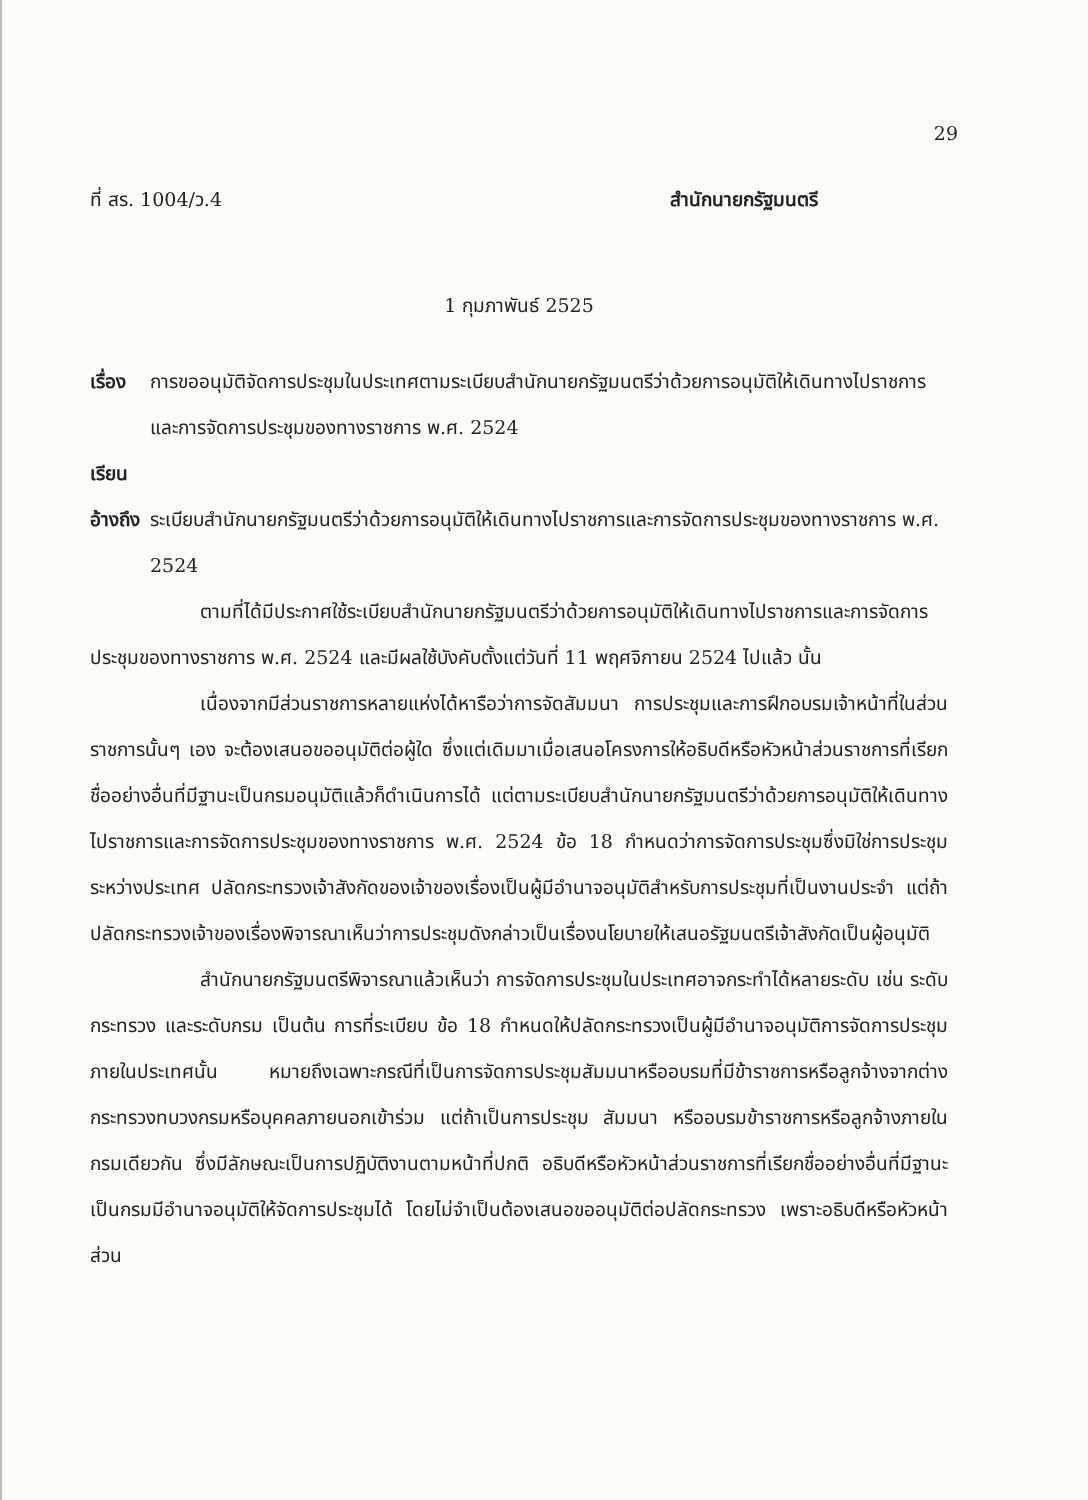29
ที่ สร. 1004/ว.4 สำนักนายกรัฐมนตรี
1 กุมภาพันธ์ 2525
เรื่อง การขออนุมัติจัดการประชุมในประเทศตามระเบียบสำนักนายกรัฐมนตรีว่าด้วยการอนุมัติให้เดินทางไปราชการและการจัดการประชุมของทางราชการ พ.ศ. 2524
เรียน
อ้างถึง ระเบียบสำนักนายกรัฐมนตรีว่าด้วยการอนุมัติให้เดินทางไปราชการและการจัดการประชุมของทางราชการ พ.ศ. 2524
ตามที่ได้มีประกาศใช้ระเบียบสำนักนายกรัฐมนตรีว่าด้วยการอนุมัติให้เดินทางไปราชการและการจัดการประชุมของทางราชการ พ.ศ. 2524 และมีผลใช้บังคับตั้งแต่วันที่ 11 พฤศจิกายน 2524 ไปแล้ว นั้น
เนื่องจากมีส่วนราชการหลายแห่งได้หารือว่าการจัดสัมมนา การประชุมและการฝึกอบรมเจ้าหน้าที่ในส่วนราชการนั้นๆ เอง จะต้องเสนอขออนุมัติต่อผู้ใด ซึ่งแต่เดิมมาเมื่อเสนอโครงการให้อธิบดีหรือหัวหน้าส่วนราชการที่เรียกชื่ออย่างอื่นที่มีฐานะเป็นกรมอนุมัติแล้วก็ดำเนินการได้ แต่ตามระเบียบสำนักนายกรัฐมนตรีว่าด้วยการอนุมัติให้เดินทางไปราชการและการจัดการประชุมของทางราชการ พ.ศ. 2524 ข้อ 18 กำหนดว่าการจัดการประชุมซึ่งมิใช่การประชุมระหว่างประเทศ ปลัดกระทรวงเจ้าสังกัดของเจ้าของเรื่องเป็นผู้มีอำนาจอนุมัติสำหรับการประชุมที่เป็นงานประจำ แต่ถ้าปลัดกระทรวงเจ้าของเรื่องพิจารณาเห็นว่าการประชุมดังกล่าวเป็นเรื่องนโยบายให้เสนอรัฐมนตรีเจ้าสังกัดเป็นผู้อนุมัติ
สำนักนายกรัฐมนตรีพิจารณาแล้วเห็นว่า การจัดการประชุมในประเทศอาจกระทำได้หลายระดับ เช่น ระดับกระทรวง และระดับกรม เป็นต้น การที่ระเบียบ ข้อ 18 กำหนดให้ปลัดกระทรวงเป็นผู้มีอำนาจอนุมัติการจัดการประชุมภายในประเทศนั้น หมายถึงเฉพาะกรณีที่เป็นการจัดการประชุมสัมมนาหรืออบรมที่มีข้าราชการหรือลูกจ้างจากต่างกระทรวงทบวงกรมหรือบุคคลภายนอกเข้าร่วม แต่ถ้าเป็นการประชุม สัมมนา หรืออบรมข้าราชการหรือลูกจ้างภายในกรมเดียวกัน ซึ่งมีลักษณะเป็นการปฏิบัติงานตามหน้าที่ปกติ อธิบดีหรือหัวหน้าส่วนราชการที่เรียกชื่ออย่างอื่นที่มีฐานะเป็นกรมมีอำนาจอนุมัติให้จัดการประชุมได้ โดยไม่จำเป็นต้องเสนอขออนุมัติต่อปลัดกระทรวง เพราะอธิบดีหรือหัวหน้าส่วน